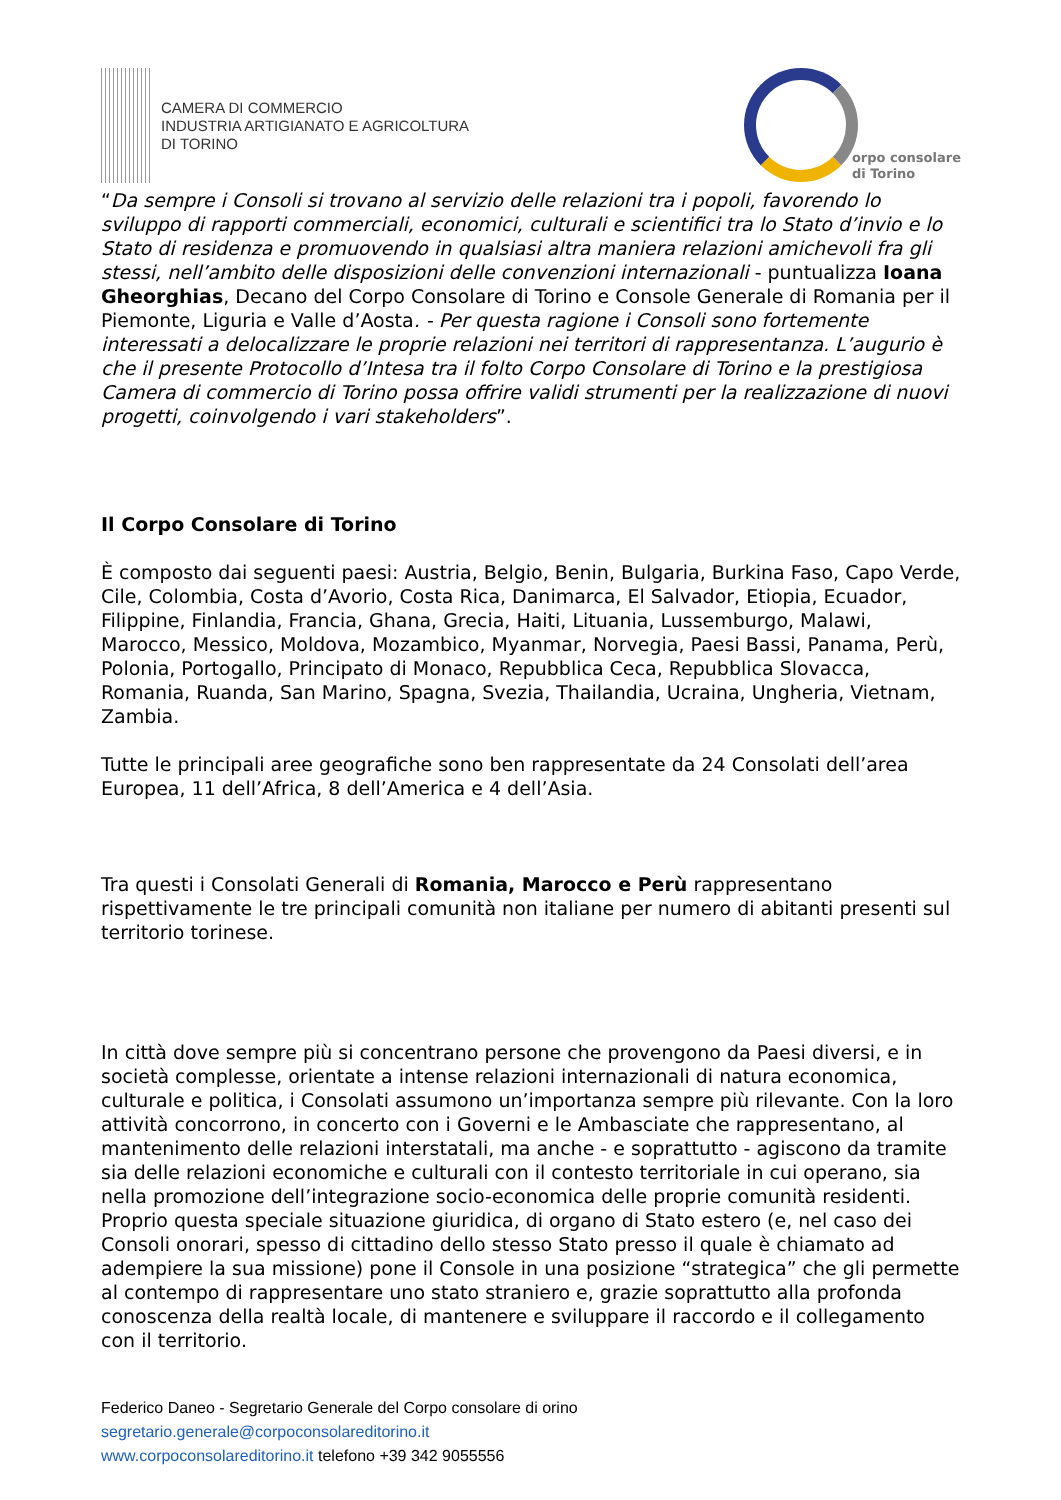CAMERA DI COMMERCIO
INDUSTRIA ARTIGIANATO E AGRICOLTURA
DI TORINO
orpo consolare
di Torino
“Da sempre i Consoli si trovano al servizio delle relazioni tra i popoli, favorendo lo sviluppo di rapporti commerciali, economici, culturali e scientifici tra lo Stato d’invio e lo Stato di residenza e promuovendo in qualsiasi altra maniera relazioni amichevoli fra gli stessi, nell’ambito delle disposizioni delle convenzioni internazionali - puntualizza Ioana Gheorghias, Decano del Corpo Consolare di Torino e Console Generale di Romania per il Piemonte, Liguria e Valle d’Aosta. - Per questa ragione i Consoli sono fortemente interessati a delocalizzare le proprie relazioni nei territori di rappresentanza. L’augurio è che il presente Protocollo d’Intesa tra il folto Corpo Consolare di Torino e la prestigiosa Camera di commercio di Torino possa offrire validi strumenti per la realizzazione di nuovi progetti, coinvolgendo i vari stakeholders”.
Il Corpo Consolare di Torino
È composto dai seguenti paesi: Austria, Belgio, Benin, Bulgaria, Burkina Faso, Capo Verde, Cile, Colombia, Costa d’Avorio, Costa Rica, Danimarca, El Salvador, Etiopia, Ecuador, Filippine, Finlandia, Francia, Ghana, Grecia, Haiti, Lituania, Lussemburgo, Malawi, Marocco, Messico, Moldova, Mozambico, Myanmar, Norvegia, Paesi Bassi, Panama, Perù, Polonia, Portogallo, Principato di Monaco, Repubblica Ceca, Repubblica Slovacca, Romania, Ruanda, San Marino, Spagna, Svezia, Thailandia, Ucraina, Ungheria, Vietnam, Zambia.
Tutte le principali aree geografiche sono ben rappresentate da 24 Consolati dell’area Europea, 11 dell’Africa, 8 dell’America e 4 dell’Asia.
Tra questi i Consolati Generali di Romania, Marocco e Perù rappresentano rispettivamente le tre principali comunità non italiane per numero di abitanti presenti sul territorio torinese.
In città dove sempre più si concentrano persone che provengono da Paesi diversi, e in società complesse, orientate a intense relazioni internazionali di natura economica, culturale e politica, i Consolati assumono un’importanza sempre più rilevante. Con la loro attività concorrono, in concerto con i Governi e le Ambasciate che rappresentano, al mantenimento delle relazioni interstatali, ma anche - e soprattutto - agiscono da tramite sia delle relazioni economiche e culturali con il contesto territoriale in cui operano, sia nella promozione dell’integrazione socio-economica delle proprie comunità residenti. Proprio questa speciale situazione giuridica, di organo di Stato estero (e, nel caso dei Consoli onorari, spesso di cittadino dello stesso Stato presso il quale è chiamato ad adempiere la sua missione) pone il Console in una posizione “strategica” che gli permette al contempo di rappresentare uno stato straniero e, grazie soprattutto alla profonda conoscenza della realtà locale, di mantenere e sviluppare il raccordo e il collegamento con il territorio.
Federico Daneo - Segretario Generale del Corpo consolare di orino
segretario.generale@corpoconsolareditorino.it
www.corpoconsolareditorino.it telefono +39 342 9055556